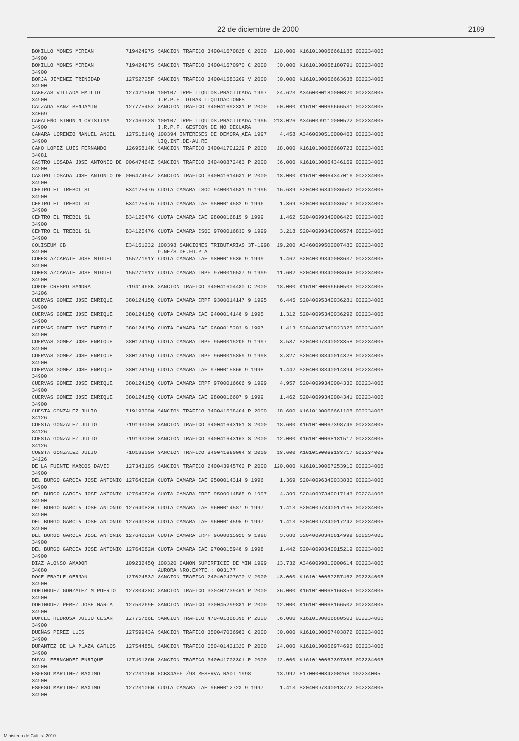22 de diciembre de 2000 2189
| BONILLO MONES MIRIAN 34900 | 71942497S | SANCION TRAFICO 340041670828 C 2000 | 120.000 | K1610100066661185 002234005 |
| BONILLO MONES MIRIAN 34900 | 71942497S | SANCION TRAFICO 340041670970 C 2000 | 30.000 | K1610100068180791 002234005 |
| BORJA JIMENEZ TRINIDAD 34900 | 12752725F | SANCION TRAFICO 340041583269 V 2000 | 30.000 | K1610100066663638 002234005 |
| CABEZAS VILLADA EMILIO 34900 | 12742156H | 100107 IRPF LIQUIDS.PRACTICADA 1997 I.R.P.F. OTRAS LIQUIDACIONES | 84.623 | A3460000180000320 002234005 |
| CALZADA SANZ BENJAMIN 34069 | 12777545X | SANCION TRAFICO 340041692381 P 2000 | 60.000 | K1610100066666531 002234005 |
| CAMALEÑO SIMON M CRISTINA 34900 | 12746362S | 100107 IRPF LIQUIDS.PRACTICADA 1996 I.R.P.F. GESTION DE NO DECLARA | 213.026 | A3460099110000522 002234005 |
| CAMARA LORENZO MANUEL ANGEL 34900 | 12751814Q | 100394 INTERESES DE DEMORA_AEA 1997 LIQ.INT.DE-AU.RE | 4.458 | A3460000510000463 002234005 |
| CANO LOPEZ LUIS FERNANDO 34081 | 12695814K | SANCION TRAFICO 340041701229 P 2000 | 18.000 | K1610100066660723 002234005 |
| CASTRO LOSADA JOSE ANTONIO DE 34900 | 00647464Z | SANCION TRAFICO 340400872483 P 2000 | 36.000 | K1610100064346169 002234005 |
| CASTRO LOSADA JOSE ANTONIO DE 34900 | 00647464Z | SANCION TRAFICO 340041614631 P 2000 | 18.000 | K1610100064347016 002234005 |
| CENTRO EL TREBOL SL 34900 | B34125476 | CUOTA CAMARA ISOC 9400014581 9 1996 | 16.639 | S2040096340036502 002234005 |
| CENTRO EL TREBOL SL 34900 | B34125476 | CUOTA CAMARA IAE 9500014582 9 1996 | 1.369 | S2040096340036513 002234005 |
| CENTRO EL TREBOL SL 34900 | B34125476 | CUOTA CAMARA IAE 9800016815 9 1999 | 1.462 | S2040099340006420 002234005 |
| CENTRO EL TREBOL SL 34900 | B34125476 | CUOTA CAMARA ISOC 9700016830 9 1999 | 3.218 | S2040099340006574 002234005 |
| COLISEUM CB 34900 | E34161232 | 100398 SANCIONES TRIBUTARIAS 3T-1998 D.NE/S.DE.FU.PLA | 19.200 | A3460099500007480 002234005 |
| COMES AZCARATE JOSE MIGUEL 34900 | 15527191Y | CUOTA CAMARA IAE 9800016536 9 1999 | 1.462 | S2040099340003637 002234005 |
| COMES AZCARATE JOSE MIGUEL 34900 | 15527191Y | CUOTA CAMARA IRPF 9700016537 9 1999 | 11.602 | S2040099340003648 002234005 |
| CONDE CRESPO SANDRA 34206 | 71941468K | SANCION TRAFICO 340041604480 C 2000 | 18.000 | K1610100066660503 002234005 |
| CUERVAS GOMEZ JOSE ENRIQUE 34900 | 38012415Q | CUOTA CAMARA IRPF 9300014147 9 1995 | 6.445 | S2040095340036281 002234005 |
| CUERVAS GOMEZ JOSE ENRIQUE 34900 | 38012415Q | CUOTA CAMARA IAE 9400014148 9 1995 | 1.312 | S2040095340036292 002234005 |
| CUERVAS GOMEZ JOSE ENRIQUE 34900 | 38012415Q | CUOTA CAMARA IAE 9600015203 9 1997 | 1.413 | S2040097340023325 002234005 |
| CUERVAS GOMEZ JOSE ENRIQUE 34900 | 38012415Q | CUOTA CAMARA IRPF 9500015206 9 1997 | 3.537 | S2040097340023358 002234005 |
| CUERVAS GOMEZ JOSE ENRIQUE 34900 | 38012415Q | CUOTA CAMARA IRPF 9600015859 9 1998 | 3.327 | S2040098340014328 002234005 |
| CUERVAS GOMEZ JOSE ENRIQUE 34900 | 38012415Q | CUOTA CAMARA IAE 9700015866 9 1998 | 1.442 | S2040098340014394 002234005 |
| CUERVAS GOMEZ JOSE ENRIQUE 34900 | 38012415Q | CUOTA CAMARA IRPF 9700016606 9 1999 | 4.957 | S2040099340004330 002234005 |
| CUERVAS GOMEZ JOSE ENRIQUE 34900 | 38012415Q | CUOTA CAMARA IAE 9800016607 9 1999 | 1.462 | S2040099340004341 002234005 |
| CUESTA GONZALEZ JULIO 34126 | 71919300W | SANCION TRAFICO 340041638404 P 2000 | 18.600 | K1610100066661108 002234005 |
| CUESTA GONZALEZ JULIO 34126 | 71919300W | SANCION TRAFICO 340041643151 S 2000 | 18.600 | K1610100067398746 002234005 |
| CUESTA GONZALEZ JULIO 34126 | 71919300W | SANCION TRAFICO 340041643163 S 2000 | 12.000 | K1610100068181517 002234005 |
| CUESTA GONZALEZ JULIO 34126 | 71919300W | SANCION TRAFICO 340041660094 S 2000 | 18.600 | K1610100068183717 002234005 |
| DE LA FUENTE MARCOS DAVID 34900 | 12734310S | SANCION TRAFICO 240043945762 P 2000 | 120.000 | K1610100067253910 002234005 |
| DEL BURGO GARCIA JOSE ANTONIO 34900 | 12764082W | CUOTA CAMARA IAE 9500014314 9 1996 | 1.369 | S2040096340033830 002234005 |
| DEL BURGO GARCIA JOSE ANTONIO 34900 | 12764082W | CUOTA CAMARA IRPF 9500014585 9 1997 | 4.399 | S2040097340017143 002234005 |
| DEL BURGO GARCIA JOSE ANTONIO 34900 | 12764082W | CUOTA CAMARA IAE 9600014587 9 1997 | 1.413 | S2040097340017165 002234005 |
| DEL BURGO GARCIA JOSE ANTONIO 34900 | 12764082W | CUOTA CAMARA IAE 9600014595 9 1997 | 1.413 | S2040097340017242 002234005 |
| DEL BURGO GARCIA JOSE ANTONIO 34900 | 12764082W | CUOTA CAMARA IRPF 9600015926 9 1998 | 3.680 | S2040098340014999 002234005 |
| DEL BURGO GARCIA JOSE ANTONIO 34900 | 12764082W | CUOTA CAMARA IAE 9700015948 9 1998 | 1.442 | S2040098340015219 002234005 |
| DIAZ ALONSO AMADOR 34080 | 10923245Q | 100320 CANON SUPERFICIE DE MIN 1999 AURORA NRO.EXPTE.: 003177 | 13.732 | A3460099810000614 002234005 |
| DOCE FRAILE GERMAN 34900 | 12702453J | SANCION TRAFICO 240402407670 V 2000 | 48.000 | K1610100067257462 002234005 |
| DOMINGUEZ GONZALEZ M PUERTO 34900 | 12730428C | SANCION TRAFICO 330402739461 P 2000 | 36.000 | K1610100068166359 002234005 |
| DOMINGUEZ PEREZ JOSE MARIA 34900 | 12753269E | SANCION TRAFICO 330045299881 P 2000 | 12.000 | K1610100068166502 002234005 |
| DONCEL HEDROSA JULIO CESAR 34900 | 12775786E | SANCION TRAFICO 470401868398 P 2000 | 36.000 | K1610100066880503 002234005 |
| DUEÑAS PEREZ LUIS 34900 | 12759943A | SANCION TRAFICO 350047036983 C 2000 | 30.000 | K1610100067403872 002234005 |
| DURANTEZ DE LA PLAZA CARLOS 34900 | 12754485L | SANCION TRAFICO 050401421320 P 2000 | 24.000 | K1610100066974696 002234005 |
| DUVAL FERNANDEZ ENRIQUE 34900 | 12740126N | SANCION TRAFICO 340041702301 P 2000 | 12.000 | K1610100067397866 002234005 |
| ESPESO MARTINEZ MAXIMO 34900 | 12723106N | ECB34AFF /98 RESERVA RADI 1998 | 13.992 | H170000034200268 002234005 |
| ESPESO MARTINEZ MAXIMO 34900 | 12723106N | CUOTA CAMARA IAE 9600012723 9 1997 | 1.413 | S2040097340013722 002234005 |
Ministerio de Cultura 2010